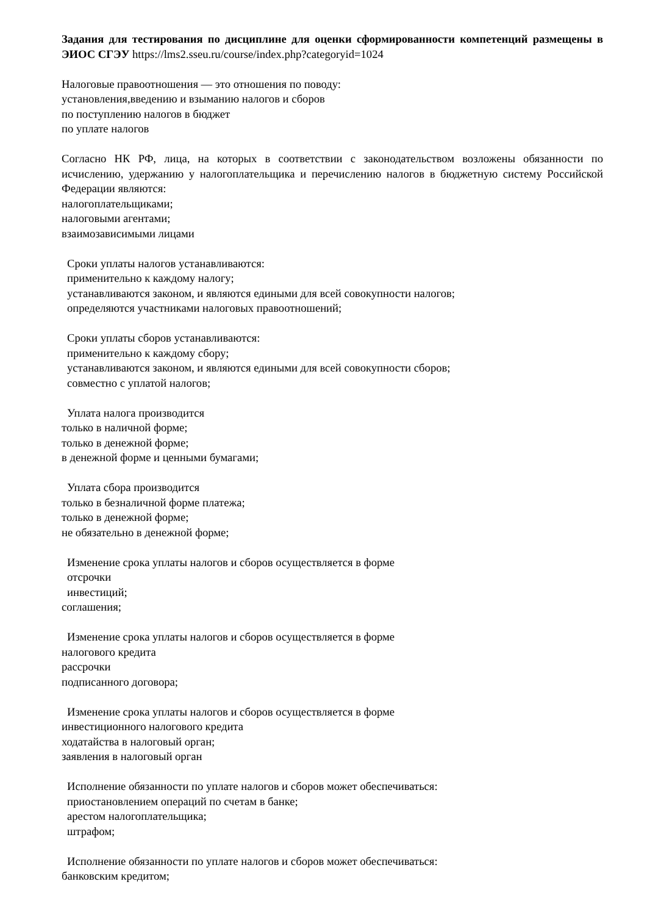Задания для тестирования по дисциплине для оценки сформированности компетенций размещены в ЭИОС СГЭУ https://lms2.sseu.ru/course/index.php?categoryid=1024
Налоговые правоотношения — это отношения по поводу:
установления,введению и взыманию налогов и сборов
по поступлению налогов в бюджет
по уплате налогов
Согласно НК РФ, лица, на которых в соответствии с законодательством возложены обязанности по исчислению, удержанию у налогоплательщика и перечислению налогов в бюджетную систему Российской Федерации являются:
налогоплательщиками;
налоговыми агентами;
взаимозависимыми лицами
Сроки уплаты налогов устанавливаются:
применительно к каждому налогу;
устанавливаются законом, и являются едиными для всей совокупности налогов;
определяются участниками налоговых правоотношений;
Сроки уплаты сборов устанавливаются:
применительно к каждому сбору;
устанавливаются законом, и являются едиными для всей совокупности сборов;
совместно с уплатой налогов;
Уплата налога производится
только в наличной форме;
только в денежной форме;
в денежной форме и ценными бумагами;
Уплата сбора производится
только в безналичной форме платежа;
только в денежной форме;
не обязательно в денежной форме;
Изменение срока уплаты налогов и сборов осуществляется в форме
отсрочки
инвестиций;
соглашения;
Изменение срока уплаты налогов и сборов осуществляется в форме
налогового кредита
рассрочки
подписанного договора;
Изменение срока уплаты налогов и сборов осуществляется в форме
инвестиционного налогового кредита
ходатайства в налоговый орган;
заявления в налоговый орган
Исполнение обязанности по уплате налогов и сборов может обеспечиваться:
приостановлением операций по счетам в банке;
арестом налогоплательщика;
штрафом;
Исполнение обязанности по уплате налогов и сборов может обеспечиваться:
банковским кредитом;